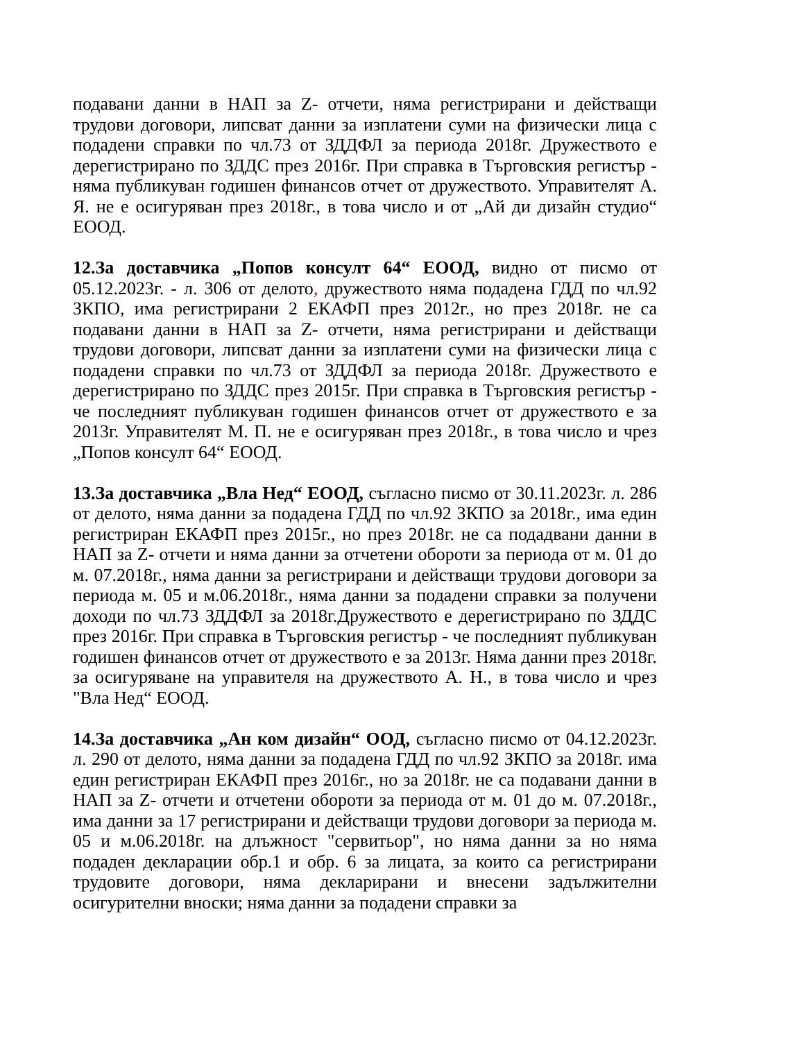подавани данни в НАП за Z- отчети, няма регистрирани и действащи трудови договори, липсват данни за изплатени суми на физически лица с подадени справки по чл.73 от ЗДДФЛ за периода 2018г. Дружеството е дерегистрирано по ЗДДС през 2016г. При справка в Търговския регистър - няма публикуван годишен финансов отчет от дружеството. Управителят А. Я. не е осигуряван през 2018г., в това число и от „Ай ди дизайн студио“ ЕООД.
12.За доставчика „Попов консулт 64“ ЕООД, видно от писмо от 05.12.2023г. - л. 306 от делото, дружеството няма подадена ГДД по чл.92 ЗКПО, има регистрирани 2 ЕКАФП през 2012г., но през 2018г. не са подавани данни в НАП за Z- отчети, няма регистрирани и действащи трудови договори, липсват данни за изплатени суми на физически лица с подадени справки по чл.73 от ЗДДФЛ за периода 2018г. Дружеството е дерегистрирано по ЗДДС през 2015г. При справка в Търговския регистър - че последният публикуван годишен финансов отчет от дружеството е за 2013г. Управителят М. П. не е осигуряван през 2018г., в това число и чрез „Попов консулт 64“ ЕООД.
13.За доставчика „Вла Нед“ ЕООД, съгласно писмо от 30.11.2023г. л. 286 от делото, няма данни за подадена ГДД по чл.92 ЗКПО за 2018г., има един регистриран ЕКАФП през 2015г., но през 2018г. не са подадвани данни в НАП за Z- отчети и няма данни за отчетени обороти за периода от м. 01 до м. 07.2018г., няма данни за регистрирани и действащи трудови договори за периода м. 05 и м.06.2018г., няма данни за подадени справки за получени доходи по чл.73 ЗДДФЛ за 2018г.Дружеството е дерегистрирано по ЗДДС през 2016г. При справка в Търговския регистър - че последният публикуван годишен финансов отчет от дружеството е за 2013г. Няма данни през 2018г. за осигуряване на управителя на дружеството А. Н., в това число и чрез "Вла Нед“ ЕООД.
14.За доставчика „Ан ком дизайн“ ООД, съгласно писмо от 04.12.2023г. л. 290 от делото, няма данни за подадена ГДД по чл.92 ЗКПО за 2018г. има един регистриран ЕКАФП през 2016г., но за 2018г. не са подавани данни в НАП за Z- отчети и отчетени обороти за периода от м. 01 до м. 07.2018г., има данни за 17 регистрирани и действащи трудови договори за периода м. 05 и м.06.2018г. на длъжност "сервитьор", но няма данни за но няма подаден декларации обр.1 и обр. 6 за лицата, за които са регистрирани трудовите договори, няма декларирани и внесени задължителни осигурителни вноски; няма данни за подадени справки за